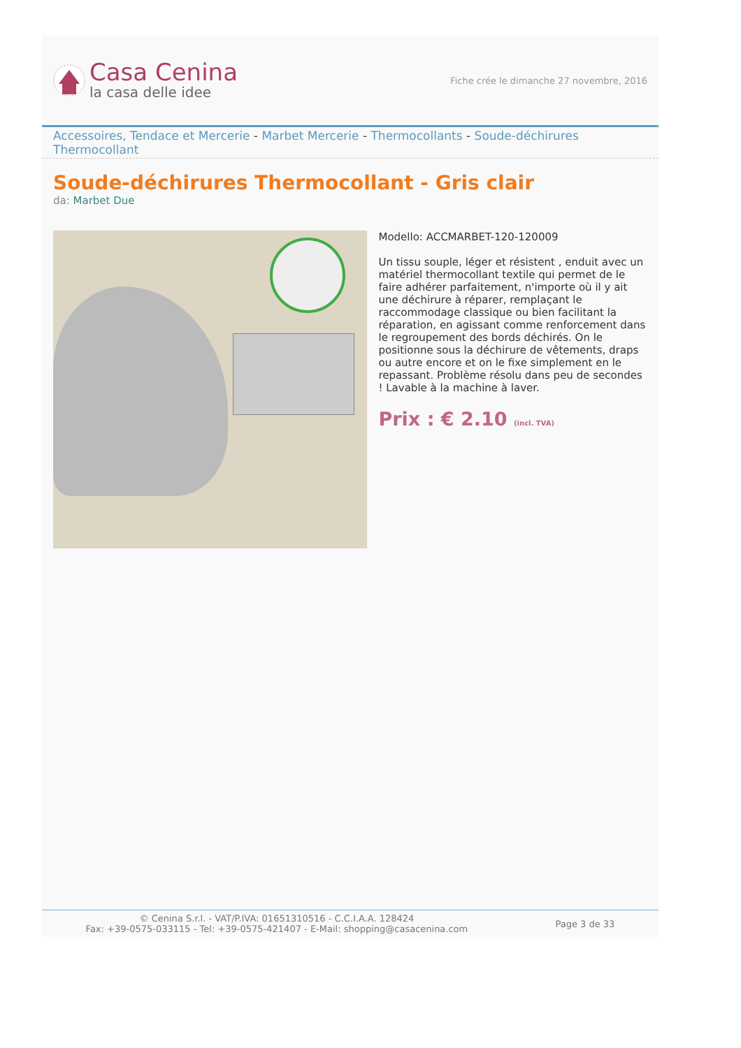Casa Cenina
la casa delle idee
Fiche crée le dimanche 27 novembre, 2016
Accessoires, Tendace et Mercerie - Marbet Mercerie - Thermocollants - Soude-déchirures Thermocollant
Soude-déchirures Thermocollant - Gris clair
da: Marbet Due
Modello: ACCMARBET-120-120009
Un tissu souple, léger et résistent , enduit avec un matériel thermocollant textile qui permet de le faire adhérer parfaitement, n'importe où il y ait une déchirure à réparer, remplaçant le raccommodage classique ou bien facilitant la réparation, en agissant comme renforcement dans le regroupement des bords déchirés. On le positionne sous la déchirure de vêtements, draps ou autre encore et on le fixe simplement en le repassant. Problème résolu dans peu de secondes ! Lavable à la machine à laver.
Prix : € 2.10 (incl. TVA)
© Cenina S.r.l. - VAT/P.IVA: 01651310516 - C.C.I.A.A. 128424
Fax: +39-0575-033115 - Tel: +39-0575-421407 - E-Mail: shopping@casacenina.com
Page 3 de 33